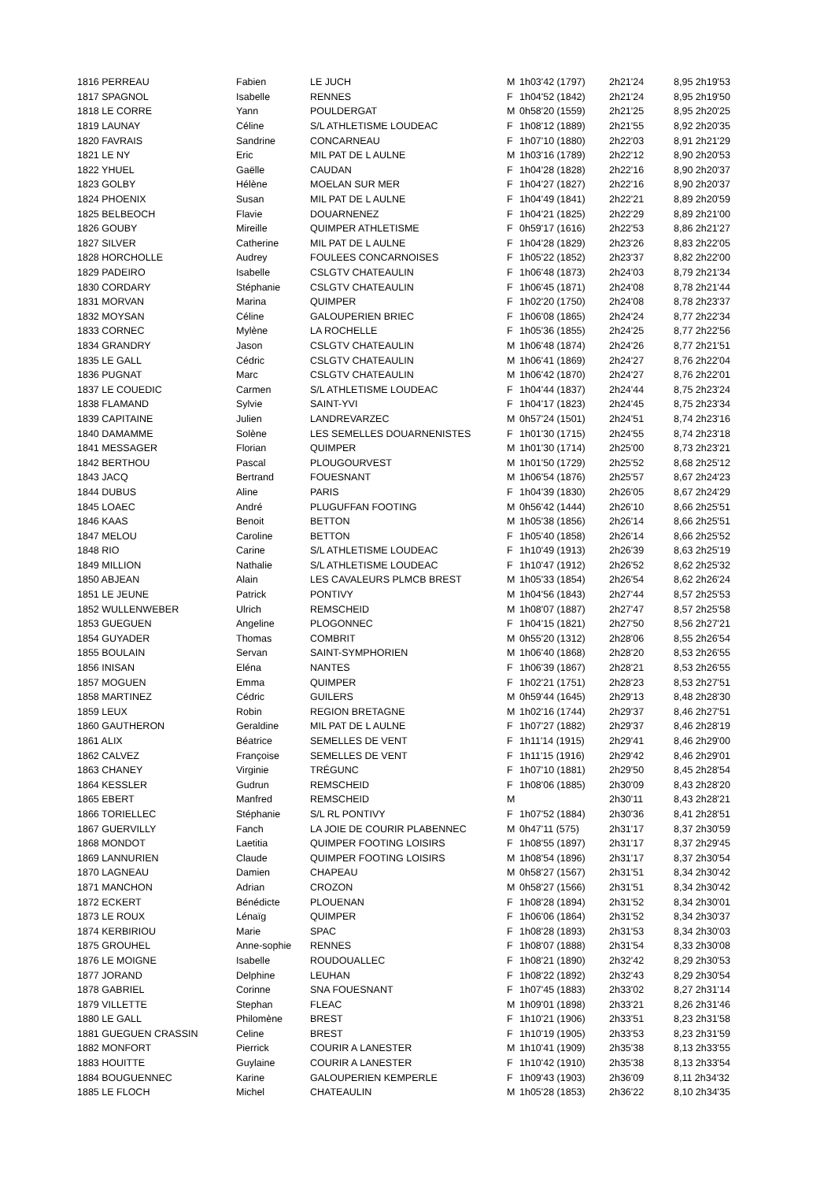| 1816 PERREAU | Fabien | LE JUCH | M | 1h03'42 (1797) | 2h21'24 | 8,95 2h19'53 |
| 1817 SPAGNOL | Isabelle | RENNES | F | 1h04'52 (1842) | 2h21'24 | 8,95 2h19'50 |
| 1818 LE CORRE | Yann | POULDERGAT | M | 0h58'20 (1559) | 2h21'25 | 8,95 2h20'25 |
| 1819 LAUNAY | Céline | S/L ATHLETISME LOUDEAC | F | 1h08'12 (1889) | 2h21'55 | 8,92 2h20'35 |
| 1820 FAVRAIS | Sandrine | CONCARNEAU | F | 1h07'10 (1880) | 2h22'03 | 8,91 2h21'29 |
| 1821 LE NY | Eric | MIL PAT DE L AULNE | M | 1h03'16 (1789) | 2h22'12 | 8,90 2h20'53 |
| 1822 YHUEL | Gaëlle | CAUDAN | F | 1h04'28 (1828) | 2h22'16 | 8,90 2h20'37 |
| 1823 GOLBY | Hélène | MOELAN SUR MER | F | 1h04'27 (1827) | 2h22'16 | 8,90 2h20'37 |
| 1824 PHOENIX | Susan | MIL PAT DE L AULNE | F | 1h04'49 (1841) | 2h22'21 | 8,89 2h20'59 |
| 1825 BELBEOCH | Flavie | DOUARNENEZ | F | 1h04'21 (1825) | 2h22'29 | 8,89 2h21'00 |
| 1826 GOUBY | Mireille | QUIMPER ATHLETISME | F | 0h59'17 (1616) | 2h22'53 | 8,86 2h21'27 |
| 1827 SILVER | Catherine | MIL PAT DE L AULNE | F | 1h04'28 (1829) | 2h23'26 | 8,83 2h22'05 |
| 1828 HORCHOLLE | Audrey | FOULEES CONCARNOISES | F | 1h05'22 (1852) | 2h23'37 | 8,82 2h22'00 |
| 1829 PADEIRO | Isabelle | CSLGTV CHATEAULIN | F | 1h06'48 (1873) | 2h24'03 | 8,79 2h21'34 |
| 1830 CORDARY | Stéphanie | CSLGTV CHATEAULIN | F | 1h06'45 (1871) | 2h24'08 | 8,78 2h21'44 |
| 1831 MORVAN | Marina | QUIMPER | F | 1h02'20 (1750) | 2h24'08 | 8,78 2h23'37 |
| 1832 MOYSAN | Céline | GALOUPERIEN BRIEC | F | 1h06'08 (1865) | 2h24'24 | 8,77 2h22'34 |
| 1833 CORNEC | Mylène | LA ROCHELLE | F | 1h05'36 (1855) | 2h24'25 | 8,77 2h22'56 |
| 1834 GRANDRY | Jason | CSLGTV CHATEAULIN | M | 1h06'48 (1874) | 2h24'26 | 8,77 2h21'51 |
| 1835 LE GALL | Cédric | CSLGTV CHATEAULIN | M | 1h06'41 (1869) | 2h24'27 | 8,76 2h22'04 |
| 1836 PUGNAT | Marc | CSLGTV CHATEAULIN | M | 1h06'42 (1870) | 2h24'27 | 8,76 2h22'01 |
| 1837 LE COUEDIC | Carmen | S/L ATHLETISME LOUDEAC | F | 1h04'44 (1837) | 2h24'44 | 8,75 2h23'24 |
| 1838 FLAMAND | Sylvie | SAINT-YVI | F | 1h04'17 (1823) | 2h24'45 | 8,75 2h23'34 |
| 1839 CAPITAINE | Julien | LANDREVARZEC | M | 0h57'24 (1501) | 2h24'51 | 8,74 2h23'16 |
| 1840 DAMAMME | Solène | LES SEMELLES DOUARNENISTES | F | 1h01'30 (1715) | 2h24'55 | 8,74 2h23'18 |
| 1841 MESSAGER | Florian | QUIMPER | M | 1h01'30 (1714) | 2h25'00 | 8,73 2h23'21 |
| 1842 BERTHOU | Pascal | PLOUGOURVEST | M | 1h01'50 (1729) | 2h25'52 | 8,68 2h25'12 |
| 1843 JACQ | Bertrand | FOUESNANT | M | 1h06'54 (1876) | 2h25'57 | 8,67 2h24'23 |
| 1844 DUBUS | Aline | PARIS | F | 1h04'39 (1830) | 2h26'05 | 8,67 2h24'29 |
| 1845 LOAEC | André | PLUGUFFAN FOOTING | M | 0h56'42 (1444) | 2h26'10 | 8,66 2h25'51 |
| 1846 KAAS | Benoit | BETTON | M | 1h05'38 (1856) | 2h26'14 | 8,66 2h25'51 |
| 1847 MELOU | Caroline | BETTON | F | 1h05'40 (1858) | 2h26'14 | 8,66 2h25'52 |
| 1848 RIO | Carine | S/L ATHLETISME LOUDEAC | F | 1h10'49 (1913) | 2h26'39 | 8,63 2h25'19 |
| 1849 MILLION | Nathalie | S/L ATHLETISME LOUDEAC | F | 1h10'47 (1912) | 2h26'52 | 8,62 2h25'32 |
| 1850 ABJEAN | Alain | LES CAVALEURS PLMCB BREST | M | 1h05'33 (1854) | 2h26'54 | 8,62 2h26'24 |
| 1851 LE JEUNE | Patrick | PONTIVY | M | 1h04'56 (1843) | 2h27'44 | 8,57 2h25'53 |
| 1852 WULLENWEBER | Ulrich | REMSCHEID | M | 1h08'07 (1887) | 2h27'47 | 8,57 2h25'58 |
| 1853 GUEGUEN | Angeline | PLOGONNEC | F | 1h04'15 (1821) | 2h27'50 | 8,56 2h27'21 |
| 1854 GUYADER | Thomas | COMBRIT | M | 0h55'20 (1312) | 2h28'06 | 8,55 2h26'54 |
| 1855 BOULAIN | Servan | SAINT-SYMPHORIEN | M | 1h06'40 (1868) | 2h28'20 | 8,53 2h26'55 |
| 1856 INISAN | Eléna | NANTES | F | 1h06'39 (1867) | 2h28'21 | 8,53 2h26'55 |
| 1857 MOGUEN | Emma | QUIMPER | F | 1h02'21 (1751) | 2h28'23 | 8,53 2h27'51 |
| 1858 MARTINEZ | Cédric | GUILERS | M | 0h59'44 (1645) | 2h29'13 | 8,48 2h28'30 |
| 1859 LEUX | Robin | REGION BRETAGNE | M | 1h02'16 (1744) | 2h29'37 | 8,46 2h27'51 |
| 1860 GAUTHERON | Geraldine | MIL PAT DE L AULNE | F | 1h07'27 (1882) | 2h29'37 | 8,46 2h28'19 |
| 1861 ALIX | Béatrice | SEMELLES DE VENT | F | 1h11'14 (1915) | 2h29'41 | 8,46 2h29'00 |
| 1862 CALVEZ | Françoise | SEMELLES DE VENT | F | 1h11'15 (1916) | 2h29'42 | 8,46 2h29'01 |
| 1863 CHANEY | Virginie | TRÉGUNC | F | 1h07'10 (1881) | 2h29'50 | 8,45 2h28'54 |
| 1864 KESSLER | Gudrun | REMSCHEID | F | 1h08'06 (1885) | 2h30'09 | 8,43 2h28'20 |
| 1865 EBERT | Manfred | REMSCHEID | M | | 2h30'11 | 8,43 2h28'21 |
| 1866 TORIELLEC | Stéphanie | S/L RL PONTIVY | F | 1h07'52 (1884) | 2h30'36 | 8,41 2h28'51 |
| 1867 GUERVILLY | Fanch | LA JOIE DE COURIR PLABENNEC | M | 0h47'11 (575) | 2h31'17 | 8,37 2h30'59 |
| 1868 MONDOT | Laetitia | QUIMPER FOOTING LOISIRS | F | 1h08'55 (1897) | 2h31'17 | 8,37 2h29'45 |
| 1869 LANNURIEN | Claude | QUIMPER FOOTING LOISIRS | M | 1h08'54 (1896) | 2h31'17 | 8,37 2h30'54 |
| 1870 LAGNEAU | Damien | CHAPEAU | M | 0h58'27 (1567) | 2h31'51 | 8,34 2h30'42 |
| 1871 MANCHON | Adrian | CROZON | M | 0h58'27 (1566) | 2h31'51 | 8,34 2h30'42 |
| 1872 ECKERT | Bénédicte | PLOUENAN | F | 1h08'28 (1894) | 2h31'52 | 8,34 2h30'01 |
| 1873 LE ROUX | Lénaïg | QUIMPER | F | 1h06'06 (1864) | 2h31'52 | 8,34 2h30'37 |
| 1874 KERBIRIOU | Marie | SPAC | F | 1h08'28 (1893) | 2h31'53 | 8,34 2h30'03 |
| 1875 GROUHEL | Anne-sophie | RENNES | F | 1h08'07 (1888) | 2h31'54 | 8,33 2h30'08 |
| 1876 LE MOIGNE | Isabelle | ROUDOUALLEC | F | 1h08'21 (1890) | 2h32'42 | 8,29 2h30'53 |
| 1877 JORAND | Delphine | LEUHAN | F | 1h08'22 (1892) | 2h32'43 | 8,29 2h30'54 |
| 1878 GABRIEL | Corinne | SNA FOUESNANT | F | 1h07'45 (1883) | 2h33'02 | 8,27 2h31'14 |
| 1879 VILLETTE | Stephan | FLEAC | M | 1h09'01 (1898) | 2h33'21 | 8,26 2h31'46 |
| 1880 LE GALL | Philomène | BREST | F | 1h10'21 (1906) | 2h33'51 | 8,23 2h31'58 |
| 1881 GUEGUEN CRASSIN | Celine | BREST | F | 1h10'19 (1905) | 2h33'53 | 8,23 2h31'59 |
| 1882 MONFORT | Pierrick | COURIR A LANESTER | M | 1h10'41 (1909) | 2h35'38 | 8,13 2h33'55 |
| 1883 HOUITTE | Guylaine | COURIR A LANESTER | F | 1h10'42 (1910) | 2h35'38 | 8,13 2h33'54 |
| 1884 BOUGUENNEC | Karine | GALOUPERIEN KEMPERLE | F | 1h09'43 (1903) | 2h36'09 | 8,11 2h34'32 |
| 1885 LE FLOCH | Michel | CHATEAULIN | M | 1h05'28 (1853) | 2h36'22 | 8,10 2h34'35 |